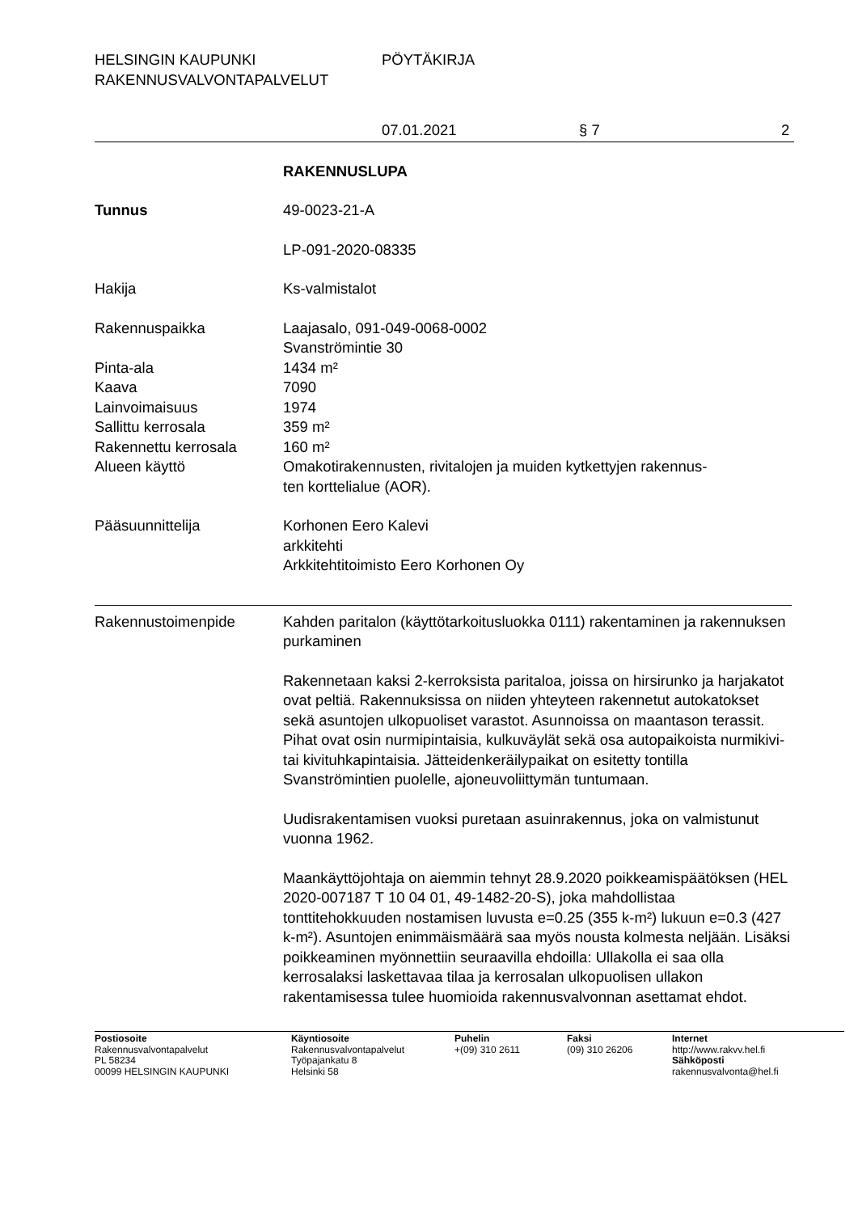HELSINGIN KAUPUNKI
RAKENNUSVALVONTAPALVELUT
PÖYTÄKIRJA
07.01.2021 § 7 2
RAKENNUSLUPA
Tunnus 49-0023-21-A
LP-091-2020-08335
Hakija Ks-valmistalot
Rakennuspaikka Laajasalo, 091-049-0068-0002
Svanströmintie 30
Pinta-ala 1434 m²
Kaava 7090
Lainvoimaisuus 1974
Sallittu kerrosala 359 m²
Rakennettu kerrosala 160 m²
Alueen käyttö Omakotirakennusten, rivitalojen ja muiden kytkettyjen rakennus-
ten korttelialue (AOR).
Pääsuunnittelija Korhonen Eero Kalevi
arkkitehti
Arkkitehtitoimisto Eero Korhonen Oy
Rakennustoimenpide Kahden paritalon (käyttötarkoitusluokka 0111) rakentaminen ja rakennuksen purkaminen
Rakennetaan kaksi 2-kerroksista paritaloa, joissa on hirsirunko ja harjakatot ovat peltiä. Rakennuksissa on niiden yhteyteen rakennetut autokatokset sekä asuntojen ulkopuoliset varastot. Asunnoissa on maantason terassit. Pihat ovat osin nurmipintaisia, kulkuväylät sekä osa autopaikoista nurmikivi- tai kivituhkapintaisia. Jätteidenkeräilypaikat on esitetty tontilla Svanströmintien puolelle, ajoneuvoliittymän tuntumaan.
Uudisrakentamisen vuoksi puretaan asuinrakennus, joka on valmistunut vuonna 1962.
Maankäyttöjohtaja on aiemmin tehnyt 28.9.2020 poikkeamispäätöksen (HEL 2020-007187 T 10 04 01, 49-1482-20-S), joka mahdollistaa tonttitehokkuuden nostamisen luvusta e=0.25 (355 k-m²) lukuun e=0.3 (427 k-m²). Asuntojen enimmäismäärä saa myös nousta kolmesta neljään. Lisäksi poikkeaminen myönnettiin seuraavilla ehdoilla: Ullakolla ei saa olla kerrosalaksi laskettavaa tilaa ja kerrosalan ulkopuolisen ullakon rakentamisessa tulee huomioida rakennusvalvonnan asettamat ehdot.
Postiosoite
Rakennusvalvontapalvelut
PL 58234
00099 HELSINGIN KAUPUNKI
Käyntiosoite
Rakennusvalvontapalvelut
Työpajankatu 8
Helsinki 58
Puhelin
+(09) 310 2611
Faksi
(09) 310 26206
Internet
http://www.rakvv.hel.fi
Sähköposti
rakennusvalvonta@hel.fi